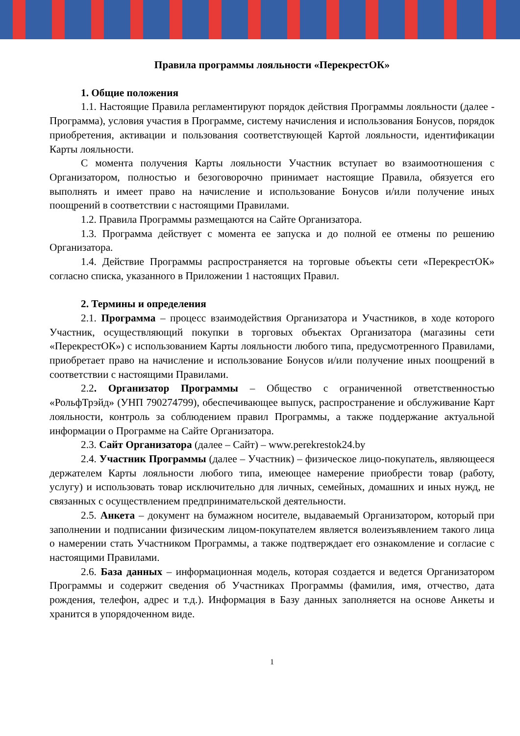Правила программы лояльности «ПерекрестОК»
1. Общие положения
1.1. Настоящие Правила регламентируют порядок действия Программы лояльности (далее - Программа), условия участия в Программе, систему начисления и использования Бонусов, порядок приобретения, активации и пользования соответствующей Картой лояльности, идентификации Карты лояльности.
С момента получения Карты лояльности Участник вступает во взаимоотношения с Организатором, полностью и безоговорочно принимает настоящие Правила, обязуется его выполнять и имеет право на начисление и использование Бонусов и/или получение иных поощрений в соответствии с настоящими Правилами.
1.2. Правила Программы размещаются на Сайте Организатора.
1.3. Программа действует с момента ее запуска и до полной ее отмены по решению Организатора.
1.4. Действие Программы распространяется на торговые объекты сети «ПерекрестОК» согласно списка, указанного в Приложении 1 настоящих Правил.
2. Термины и определения
2.1. Программа – процесс взаимодействия Организатора и Участников, в ходе которого Участник, осуществляющий покупки в торговых объектах Организатора (магазины сети «ПерекрестОК») с использованием Карты лояльности любого типа, предусмотренного Правилами, приобретает право на начисление и использование Бонусов и/или получение иных поощрений в соответствии с настоящими Правилами.
2.2. Организатор Программы – Общество с ограниченной ответственностью «РольфТрэйд» (УНП 790274799), обеспечивающее выпуск, распространение и обслуживание Карт лояльности, контроль за соблюдением правил Программы, а также поддержание актуальной информации о Программе на Сайте Организатора.
2.3. Сайт Организатора (далее – Сайт) – www.perekrestok24.by
2.4. Участник Программы (далее – Участник) – физическое лицо-покупатель, являющееся держателем Карты лояльности любого типа, имеющее намерение приобрести товар (работу, услугу) и использовать товар исключительно для личных, семейных, домашних и иных нужд, не связанных с осуществлением предпринимательской деятельности.
2.5. Анкета – документ на бумажном носителе, выдаваемый Организатором, который при заполнении и подписании физическим лицом-покупателем является волеизъявлением такого лица о намерении стать Участником Программы, а также подтверждает его ознакомление и согласие с настоящими Правилами.
2.6. База данных – информационная модель, которая создается и ведется Организатором Программы и содержит сведения об Участниках Программы (фамилия, имя, отчество, дата рождения, телефон, адрес и т.д.). Информация в Базу данных заполняется на основе Анкеты и хранится в упорядоченном виде.
1